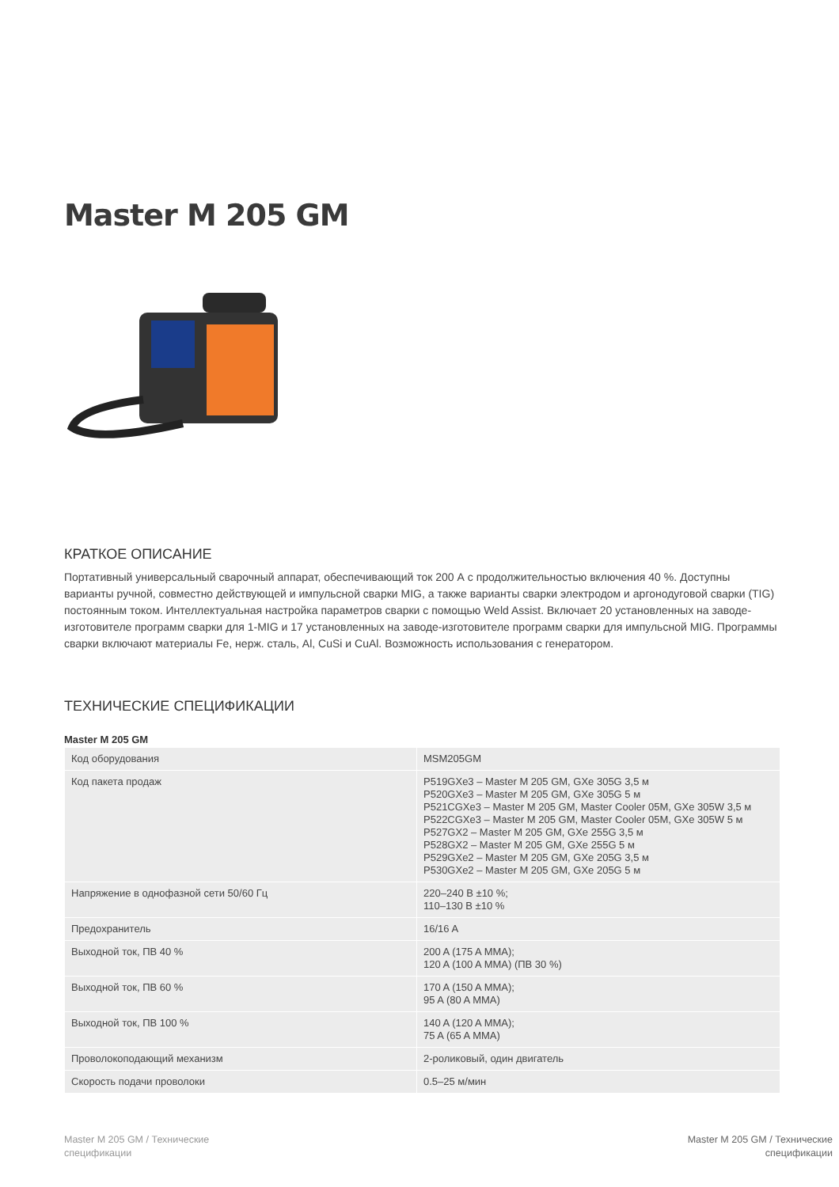Master M 205 GM
КРАТКОЕ ОПИСАНИЕ
Портативный универсальный сварочный аппарат, обеспечивающий ток 200 А с продолжительностью включения 40 %. Доступны варианты ручной, совместно действующей и импульсной сварки MIG, а также варианты сварки электродом и аргонодуговой сварки (TIG) постоянным током. Интеллектуальная настройка параметров сварки с помощью Weld Assist. Включает 20 установленных на заводе-изготовителе программ сварки для 1-MIG и 17 установленных на заводе-изготовителе программ сварки для импульсной MIG. Программы сварки включают материалы Fe, нерж. сталь, Al, CuSi и CuAl. Возможность использования с генератором.
ТЕХНИЧЕСКИЕ СПЕЦИФИКАЦИИ
Master M 205 GM
| Код оборудования | MSM205GM |
| Код пакета продаж | P519GXe3 – Master M 205 GM, GXe 305G 3,5 м P520GXe3 – Master M 205 GM, GXe 305G 5 м P521CGXe3 – Master M 205 GM, Master Cooler 05M, GXe 305W 3,5 м P522CGXe3 – Master M 205 GM, Master Cooler 05M, GXe 305W 5 м P527GX2 – Master M 205 GM, GXe 255G 3,5 м P528GX2 – Master M 205 GM, GXe 255G 5 м P529GXe2 – Master M 205 GM, GXe 205G 3,5 м P530GXe2 – Master M 205 GM, GXe 205G 5 м |
| Напряжение в однофазной сети 50/60 Гц | 220–240 В ±10 %; 110–130 В ±10 % |
| Предохранитель | 16/16 A |
| Выходной ток, ПВ 40 % | 200 A (175 A MMA); 120 A (100 A MMA) (ПВ 30 %) |
| Выходной ток, ПВ 60 % | 170 A (150 A MMA); 95 A (80 A MMA) |
| Выходной ток, ПВ 100 % | 140 A (120 A MMA); 75 A (65 A MMA) |
| Проволокоподающий механизм | 2-роликовый, один двигатель |
| Скорость подачи проволоки | 0.5–25 м/мин |
Master M 205 GM / Технические
спецификации
Master M 205 GM / Технические
спецификации